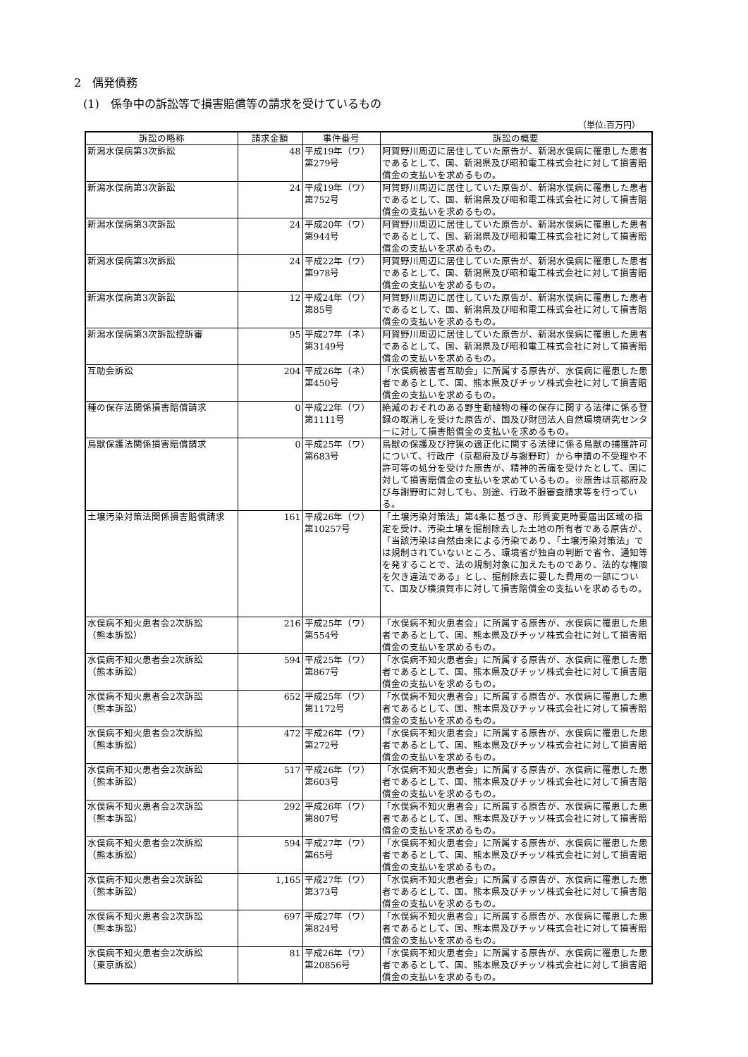2　偶発債務
(1)　係争中の訴訟等で損害賠償等の請求を受けているもの
（単位:百万円）
| 訴訟の略称 | 請求金額 | 事件番号 | 訴訟の概要 |
| --- | --- | --- | --- |
| 新潟水俣病第3次訴訟 | 48 | 平成19年（ワ） 第279号 | 阿賀野川周辺に居住していた原告が、新潟水俣病に罹患した患者であるとして、国、新潟県及び昭和電工株式会社に対して損害賠償金の支払いを求めるもの。 |
| 新潟水俣病第3次訴訟 | 24 | 平成19年（ワ） 第752号 | 阿賀野川周辺に居住していた原告が、新潟水俣病に罹患した患者であるとして、国、新潟県及び昭和電工株式会社に対して損害賠償金の支払いを求めるもの。 |
| 新潟水俣病第3次訴訟 | 24 | 平成20年（ワ） 第944号 | 阿賀野川周辺に居住していた原告が、新潟水俣病に罹患した患者であるとして、国、新潟県及び昭和電工株式会社に対して損害賠償金の支払いを求めるもの。 |
| 新潟水俣病第3次訴訟 | 24 | 平成22年（ワ） 第978号 | 阿賀野川周辺に居住していた原告が、新潟水俣病に罹患した患者であるとして、国、新潟県及び昭和電工株式会社に対して損害賠償金の支払いを求めるもの。 |
| 新潟水俣病第3次訴訟 | 12 | 平成24年（ワ） 第85号 | 阿賀野川周辺に居住していた原告が、新潟水俣病に罹患した患者であるとして、国、新潟県及び昭和電工株式会社に対して損害賠償金の支払いを求めるもの。 |
| 新潟水俣病第3次訴訟控訴審 | 95 | 平成27年（ネ） 第3149号 | 阿賀野川周辺に居住していた原告が、新潟水俣病に罹患した患者であるとして、国、新潟県及び昭和電工株式会社に対して損害賠償金の支払いを求めるもの。 |
| 互助会訴訟 | 204 | 平成26年（ネ） 第450号 | 「水俣病被害者互助会」に所属する原告が、水俣病に罹患した患者であるとして、国、熊本県及びチッソ株式会社に対して損害賠償金の支払いを求めるもの。 |
| 種の保存法関係損害賠償請求 | 0 | 平成22年（ワ） 第1111号 | 絶滅のおそれのある野生動植物の種の保存に関する法律に係る登録の取消しを受けた原告が、国及び財団法人自然環境研究センターに対して損害賠償金の支払いを求めるもの。 |
| 鳥獣保護法関係損害賠償請求 | 0 | 平成25年（ワ） 第683号 | 鳥獣の保護及び狩猟の適正化に関する法律に係る鳥獣の捕獲許可について、行政庁（京都府及び与謝野町）から申請の不受理や不許可等の処分を受けた原告が、精神的苦痛を受けたとして、国に対して損害賠償金の支払いを求めているもの。※原告は京都府及び与謝野町に対しても、別途、行政不服審査請求等を行っている。 |
| 土壌汚染対策法関係損害賠償請求 | 161 | 平成26年（ワ） 第10257号 | 「土壌汚染対策法」第4条に基づき、形質変更時要届出区域の指定を受け、汚染土壌を掘削除去した土地の所有者である原告が、「当該汚染は自然由来による汚染であり、「土壌汚染対策法」では規制されていないところ、環境省が独自の判断で省令、通知等を発することで、法の規制対象に加えたものであり、法的な権限を欠き違法である」とし、掘削除去に要した費用の一部について、国及び横須賀市に対して損害賠償金の支払いを求めるもの。 |
| 水俣病不知火患者会2次訴訟 （熊本訴訟） | 216 | 平成25年（ワ） 第554号 | 「水俣病不知火患者会」に所属する原告が、水俣病に罹患した患者であるとして、国、熊本県及びチッソ株式会社に対して損害賠償金の支払いを求めるもの。 |
| 水俣病不知火患者会2次訴訟 （熊本訴訟） | 594 | 平成25年（ワ） 第867号 | 「水俣病不知火患者会」に所属する原告が、水俣病に罹患した患者であるとして、国、熊本県及びチッソ株式会社に対して損害賠償金の支払いを求めるもの。 |
| 水俣病不知火患者会2次訴訟 （熊本訴訟） | 652 | 平成25年（ワ） 第1172号 | 「水俣病不知火患者会」に所属する原告が、水俣病に罹患した患者であるとして、国、熊本県及びチッソ株式会社に対して損害賠償金の支払いを求めるもの。 |
| 水俣病不知火患者会2次訴訟 （熊本訴訟） | 472 | 平成26年（ワ） 第272号 | 「水俣病不知火患者会」に所属する原告が、水俣病に罹患した患者であるとして、国、熊本県及びチッソ株式会社に対して損害賠償金の支払いを求めるもの。 |
| 水俣病不知火患者会2次訴訟 （熊本訴訟） | 517 | 平成26年（ワ） 第603号 | 「水俣病不知火患者会」に所属する原告が、水俣病に罹患した患者であるとして、国、熊本県及びチッソ株式会社に対して損害賠償金の支払いを求めるもの。 |
| 水俣病不知火患者会2次訴訟 （熊本訴訟） | 292 | 平成26年（ワ） 第807号 | 「水俣病不知火患者会」に所属する原告が、水俣病に罹患した患者であるとして、国、熊本県及びチッソ株式会社に対して損害賠償金の支払いを求めるもの。 |
| 水俣病不知火患者会2次訴訟 （熊本訴訟） | 594 | 平成27年（ワ） 第65号 | 「水俣病不知火患者会」に所属する原告が、水俣病に罹患した患者であるとして、国、熊本県及びチッソ株式会社に対して損害賠償金の支払いを求めるもの。 |
| 水俣病不知火患者会2次訴訟 （熊本訴訟） | 1,165 | 平成27年（ワ） 第373号 | 「水俣病不知火患者会」に所属する原告が、水俣病に罹患した患者であるとして、国、熊本県及びチッソ株式会社に対して損害賠償金の支払いを求めるもの。 |
| 水俣病不知火患者会2次訴訟 （熊本訴訟） | 697 | 平成27年（ワ） 第824号 | 「水俣病不知火患者会」に所属する原告が、水俣病に罹患した患者であるとして、国、熊本県及びチッソ株式会社に対して損害賠償金の支払いを求めるもの。 |
| 水俣病不知火患者会2次訴訟 （東京訴訟） | 81 | 平成26年（ワ） 第20856号 | 「水俣病不知火患者会」に所属する原告が、水俣病に罹患した患者であるとして、国、熊本県及びチッソ株式会社に対して損害賠償金の支払いを求めるもの。 |